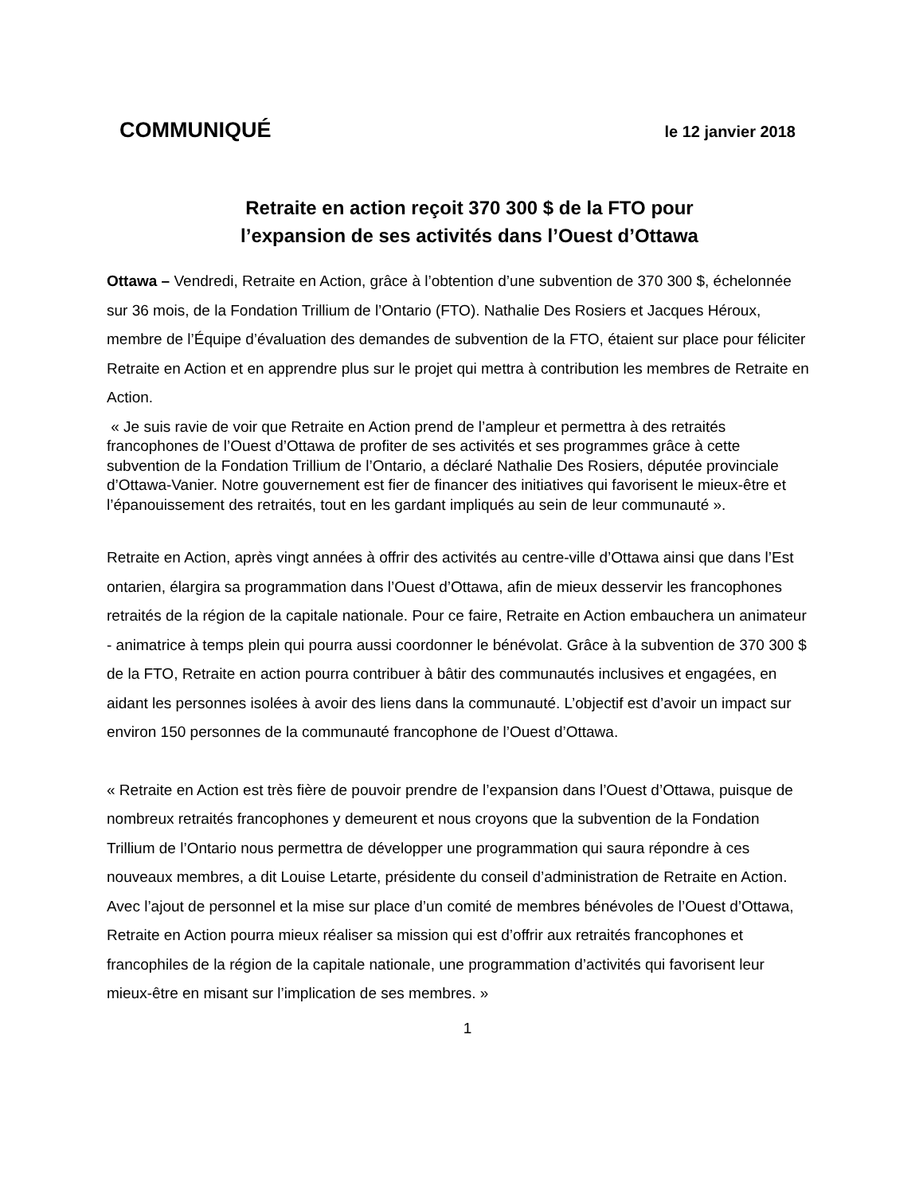COMMUNIQUÉ le 12 janvier 2018
Retraite en action reçoit 370 300 $ de la FTO pour
l’expansion de ses activités dans l’Ouest d’Ottawa
Ottawa – Vendredi, Retraite en Action, grâce à l’obtention d’une subvention de 370 300 $, échelonnée sur 36 mois, de la Fondation Trillium de l’Ontario (FTO). Nathalie Des Rosiers et Jacques Héroux, membre de l’Équipe d’évaluation des demandes de subvention de la FTO, étaient sur place pour féliciter Retraite en Action et en apprendre plus sur le projet qui mettra à contribution les membres de Retraite en Action.
« Je suis ravie de voir que Retraite en Action prend de l’ampleur et permettra à des retraités francophones de l’Ouest d’Ottawa de profiter de ses activités et ses programmes grâce à cette subvention de la Fondation Trillium de l’Ontario, a déclaré Nathalie Des Rosiers, députée provinciale d’Ottawa-Vanier. Notre gouvernement est fier de financer des initiatives qui favorisent le mieux-être et l’épanouissement des retraités, tout en les gardant impliqués au sein de leur communauté ».
Retraite en Action, après vingt années à offrir des activités au centre-ville d’Ottawa ainsi que dans l’Est ontarien, élargira sa programmation dans l’Ouest d’Ottawa, afin de mieux desservir les francophones retraités de la région de la capitale nationale. Pour ce faire, Retraite en Action embauchera un animateur - animatrice à temps plein qui pourra aussi coordonner le bénévolat. Grâce à la subvention de 370 300 $ de la FTO, Retraite en action pourra contribuer à bâtir des communautés inclusives et engagées, en aidant les personnes isolées à avoir des liens dans la communauté. L’objectif est d’avoir un impact sur environ 150 personnes de la communauté francophone de l’Ouest d’Ottawa.
« Retraite en Action est très fière de pouvoir prendre de l’expansion dans l’Ouest d’Ottawa, puisque de nombreux retraités francophones y demeurent et nous croyons que la subvention de la Fondation Trillium de l’Ontario nous permettra de développer une programmation qui saura répondre à ces nouveaux membres, a dit Louise Letarte, présidente du conseil d’administration de Retraite en Action. Avec l’ajout de personnel et la mise sur place d’un comité de membres bénévoles de l’Ouest d’Ottawa, Retraite en Action pourra mieux réaliser sa mission qui est d’offrir aux retraités francophones et francophiles de la région de la capitale nationale, une programmation d’activités qui favorisent leur mieux-être en misant sur l’implication de ses membres. »
1